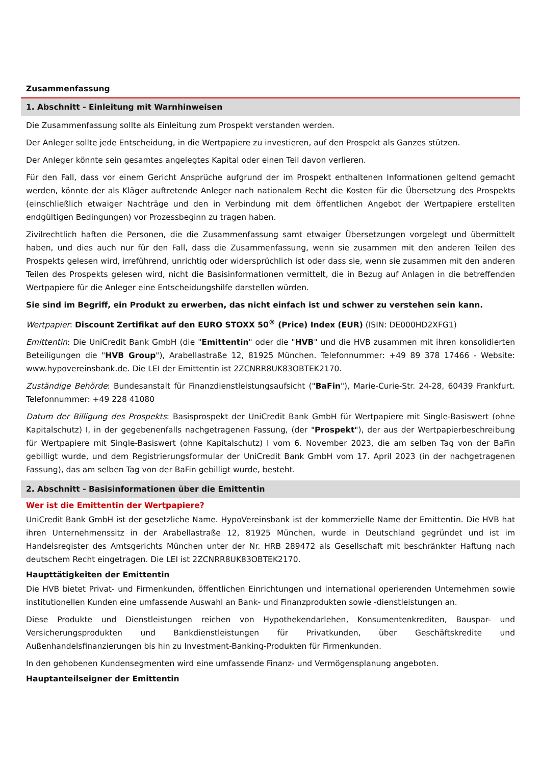Zusammenfassung
1. Abschnitt - Einleitung mit Warnhinweisen
Die Zusammenfassung sollte als Einleitung zum Prospekt verstanden werden.
Der Anleger sollte jede Entscheidung, in die Wertpapiere zu investieren, auf den Prospekt als Ganzes stützen.
Der Anleger könnte sein gesamtes angelegtes Kapital oder einen Teil davon verlieren.
Für den Fall, dass vor einem Gericht Ansprüche aufgrund der im Prospekt enthaltenen Informationen geltend gemacht werden, könnte der als Kläger auftretende Anleger nach nationalem Recht die Kosten für die Übersetzung des Prospekts (einschließlich etwaiger Nachträge und den in Verbindung mit dem öffentlichen Angebot der Wertpapiere erstellten endgültigen Bedingungen) vor Prozessbeginn zu tragen haben.
Zivilrechtlich haften die Personen, die die Zusammenfassung samt etwaiger Übersetzungen vorgelegt und übermittelt haben, und dies auch nur für den Fall, dass die Zusammenfassung, wenn sie zusammen mit den anderen Teilen des Prospekts gelesen wird, irreführend, unrichtig oder widersprüchlich ist oder dass sie, wenn sie zusammen mit den anderen Teilen des Prospekts gelesen wird, nicht die Basisinformationen vermittelt, die in Bezug auf Anlagen in die betreffenden Wertpapiere für die Anleger eine Entscheidungshilfe darstellen würden.
Sie sind im Begriff, ein Produkt zu erwerben, das nicht einfach ist und schwer zu verstehen sein kann.
Wertpapier: Discount Zertifikat auf den EURO STOXX 50<sup>®</sup> (Price) Index (EUR) (ISIN: DE000HD2XFG1)
Emittentin: Die UniCredit Bank GmbH (die "Emittentin" oder die "HVB" und die HVB zusammen mit ihren konsolidierten Beteiligungen die "HVB Group"), Arabellastraße 12, 81925 München. Telefonnummer: +49 89 378 17466 - Website: www.hypovereinsbank.de. Die LEI der Emittentin ist 2ZCNRR8UK83OBTEK2170.
Zuständige Behörde: Bundesanstalt für Finanzdienstleistungsaufsicht ("BaFin"), Marie-Curie-Str. 24-28, 60439 Frankfurt. Telefonnummer: +49 228 41080
Datum der Billigung des Prospekts: Basisprospekt der UniCredit Bank GmbH für Wertpapiere mit Single-Basiswert (ohne Kapitalschutz) I, in der gegebenenfalls nachgetragenen Fassung, (der "Prospekt"), der aus der Wertpapierbeschreibung für Wertpapiere mit Single-Basiswert (ohne Kapitalschutz) I vom 6. November 2023, die am selben Tag von der BaFin gebilligt wurde, und dem Registrierungsformular der UniCredit Bank GmbH vom 17. April 2023 (in der nachgetragenen Fassung), das am selben Tag von der BaFin gebilligt wurde, besteht.
2. Abschnitt - Basisinformationen über die Emittentin
Wer ist die Emittentin der Wertpapiere?
UniCredit Bank GmbH ist der gesetzliche Name. HypoVereinsbank ist der kommerzielle Name der Emittentin. Die HVB hat ihren Unternehmenssitz in der Arabellastraße 12, 81925 München, wurde in Deutschland gegründet und ist im Handelsregister des Amtsgerichts München unter der Nr. HRB 289472 als Gesellschaft mit beschränkter Haftung nach deutschem Recht eingetragen. Die LEI ist 2ZCNRR8UK83OBTEK2170.
Haupttätigkeiten der Emittentin
Die HVB bietet Privat- und Firmenkunden, öffentlichen Einrichtungen und international operierenden Unternehmen sowie institutionellen Kunden eine umfassende Auswahl an Bank- und Finanzprodukten sowie -dienstleistungen an.
Diese Produkte und Dienstleistungen reichen von Hypothekendarlehen, Konsumentenkrediten, Bauspar- und Versicherungsprodukten und Bankdienstleistungen für Privatkunden, über Geschäftskredite und Außenhandelsfinanzierungen bis hin zu Investment-Banking-Produkten für Firmenkunden.
In den gehobenen Kundensegmenten wird eine umfassende Finanz- und Vermögensplanung angeboten.
Hauptanteilseigner der Emittentin